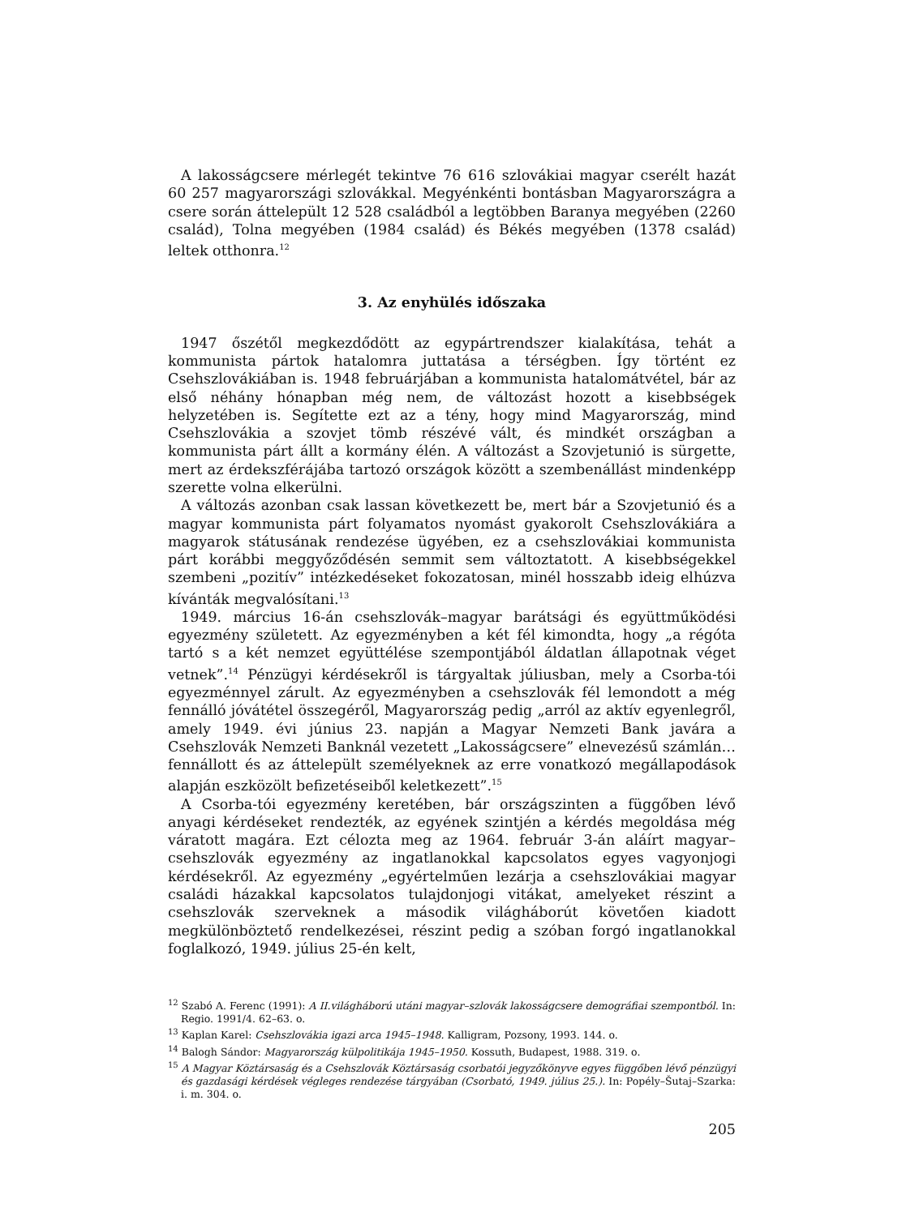A lakosságcsere mérlegét tekintve 76 616 szlovákiai magyar cserélt hazát 60 257 magyarországi szlovákkal. Megyénkénti bontásban Magyarországra a csere során áttelepült 12 528 családból a legtöbben Baranya megyében (2260 család), Tolna megyében (1984 család) és Békés megyében (1378 család) leltek otthonra.<sup>12</sup>
3. Az enyhülés időszaka
1947 őszétől megkezdődött az egypártrendszer kialakítása, tehát a kommunista pártok hatalomra juttatása a térségben. Így történt ez Csehszlovákiában is. 1948 februárjában a kommunista hatalomátvétel, bár az első néhány hónapban még nem, de változást hozott a kisebbségek helyzetében is. Segítette ezt az a tény, hogy mind Magyarország, mind Csehszlovákia a szovjet tömb részévé vált, és mindkét országban a kommunista párt állt a kormány élén. A változást a Szovjetunió is sürgette, mert az érdekszférájába tartozó országok között a szembenállást mindenképp szerette volna elkerülni.
A változás azonban csak lassan következett be, mert bár a Szovjetunió és a magyar kommunista párt folyamatos nyomást gyakorolt Csehszlovákiára a magyarok státusának rendezése ügyében, ez a csehszlovákiai kommunista párt korábbi meggyőződésén semmit sem változtatott. A kisebbségekkel szembeni „pozitív” intézkedéseket fokozatosan, minél hosszabb ideig elhúzva kívánták megvalósítani.<sup>13</sup>
1949. március 16-án csehszlovák–magyar barátsági és együttműködési egyezmény született. Az egyezményben a két fél kimondta, hogy „a régóta tartó s a két nemzet együttélése szempontjából áldatlan állapotnak véget vetnek”.<sup>14</sup> Pénzügyi kérdésekről is tárgyaltak júliusban, mely a Csorba-tói egyezménnyel zárult. Az egyezményben a csehszlovák fél lemondott a még fennálló jóvátétel összegéről, Magyarország pedig „arról az aktív egyenlegről, amely 1949. évi június 23. napján a Magyar Nemzeti Bank javára a Csehszlovák Nemzeti Banknál vezetett „Lakosságcsere” elnevezésű számlán… fennállott és az áttelepült személyeknek az erre vonatkozó megállapodások alapján eszközölt befizetéseiből keletkezett”.<sup>15</sup>
A Csorba-tói egyezmény keretében, bár országszinten a függőben lévő anyagi kérdéseket rendezték, az egyének szintjén a kérdés megoldása még váratott magára. Ezt célozta meg az 1964. február 3-án aláírt magyar–csehszlovák egyezmény az ingatlanokkal kapcsolatos egyes vagyonjogi kérdésekről. Az egyezmény „egyértelműen lezárja a csehszlovákiai magyar családi házakkal kapcsolatos tulajdonjogi vitákat, amelyeket részint a csehszlovák szerveknek a második világháborút követően kiadott megkülönböztető rendelkezései, részint pedig a szóban forgó ingatlanokkal foglalkozó, 1949. július 25-én kelt,
<sup>12</sup> Szabó A. Ferenc (1991): A II.világháború utáni magyar–szlovák lakosságcsere demográfiai szempontból. In: Regio. 1991/4. 62–63. o.
<sup>13</sup> Kaplan Karel: Csehszlovákia igazi arca 1945–1948. Kalligram, Pozsony, 1993. 144. o.
<sup>14</sup> Balogh Sándor: Magyarország külpolitikája 1945–1950. Kossuth, Budapest, 1988. 319. o.
<sup>15</sup> A Magyar Köztársaság és a Csehszlovák Köztársaság csorbatói jegyzőkönyve egyes függőben lévő pénzügyi és gazdasági kérdések végleges rendezése tárgyában (Csorbató, 1949. július 25.). In: Popély–Šutaj–Szarka: i. m. 304. o.
205